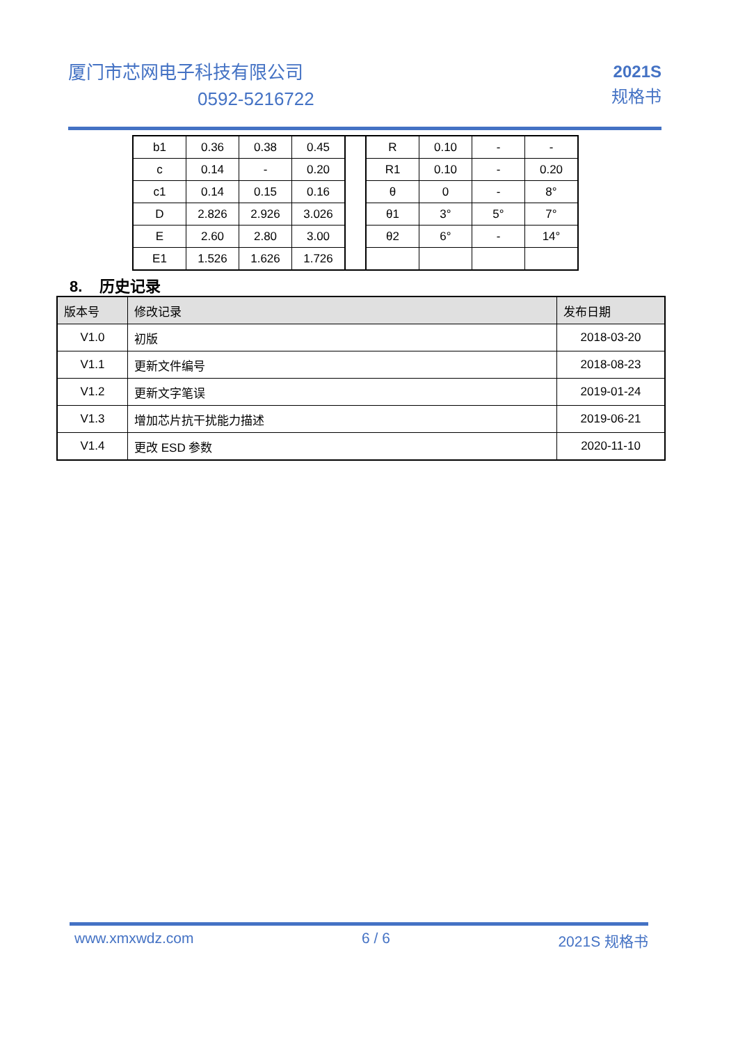厦门市芯网电子科技有限公司
0592-5216722
2021S
规格书
| b1 | 0.36 | 0.38 | 0.45 | | R | 0.10 | - | - |
| c | 0.14 | - | 0.20 | | R1 | 0.10 | - | 0.20 |
| c1 | 0.14 | 0.15 | 0.16 | | θ | 0 | - | 8° |
| D | 2.826 | 2.926 | 3.026 | | θ1 | 3° | 5° | 7° |
| E | 2.60 | 2.80 | 3.00 | | θ2 | 6° | - | 14° |
| E1 | 1.526 | 1.626 | 1.726 | | | | | |
8. 历史记录
| 版本号 | 修改记录 | 发布日期 |
| --- | --- | --- |
| V1.0 | 初版 | 2018-03-20 |
| V1.1 | 更新文件编号 | 2018-08-23 |
| V1.2 | 更新文字笔误 | 2019-01-24 |
| V1.3 | 增加芯片抗干扰能力描述 | 2019-06-21 |
| V1.4 | 更改 ESD 参数 | 2020-11-10 |
www.xmxwdz.com 6 / 6 2021S 规格书